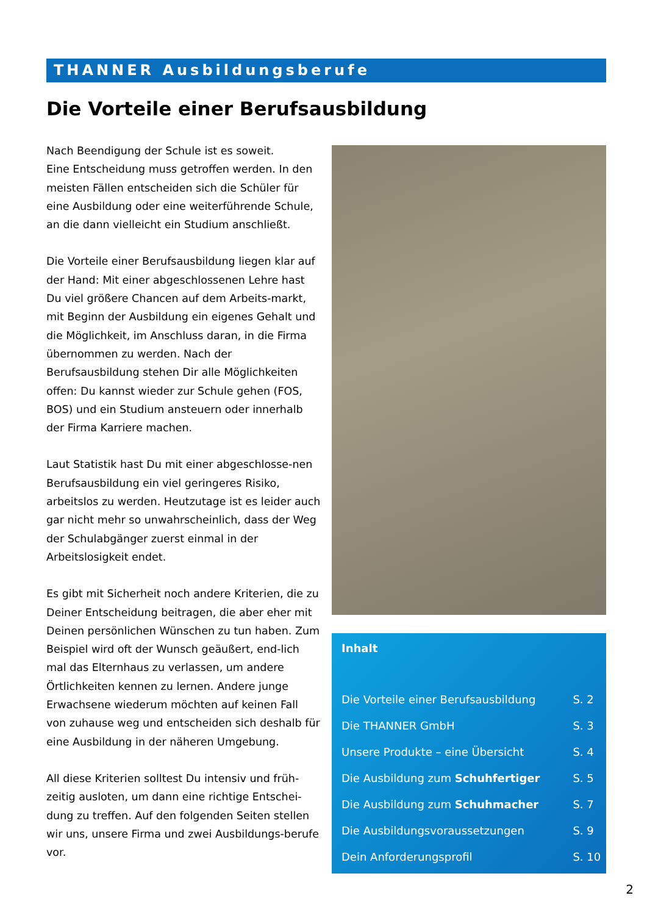THANNER Ausbildungsberufe
Die Vorteile einer Berufsausbildung
Nach Beendigung der Schule ist es soweit.
Eine Entscheidung muss getroffen werden. In den meisten Fällen entscheiden sich die Schüler für eine Ausbildung oder eine weiterführende Schule, an die dann vielleicht ein Studium anschließt.
Die Vorteile einer Berufsausbildung liegen klar auf der Hand: Mit einer abgeschlossenen Lehre hast Du viel größere Chancen auf dem Arbeits-markt, mit Beginn der Ausbildung ein eigenes Gehalt und die Möglichkeit, im Anschluss daran, in die Firma übernommen zu werden. Nach der Berufsausbildung stehen Dir alle Möglichkeiten offen: Du kannst wieder zur Schule gehen (FOS, BOS) und ein Studium ansteuern oder innerhalb der Firma Karriere machen.
Laut Statistik hast Du mit einer abgeschlosse-nen Berufsausbildung ein viel geringeres Risiko, arbeitslos zu werden. Heutzutage ist es leider auch gar nicht mehr so unwahrscheinlich, dass der Weg der Schulabgänger zuerst einmal in der Arbeitslosigkeit endet.
Es gibt mit Sicherheit noch andere Kriterien, die zu Deiner Entscheidung beitragen, die aber eher mit Deinen persönlichen Wünschen zu tun haben. Zum Beispiel wird oft der Wunsch geäußert, end-lich mal das Elternhaus zu verlassen, um andere Örtlichkeiten kennen zu lernen. Andere junge Erwachsene wiederum möchten auf keinen Fall von zuhause weg und entscheiden sich deshalb für eine Ausbildung in der näheren Umgebung.
All diese Kriterien solltest Du intensiv und früh-zeitig ausloten, um dann eine richtige Entschei-dung zu treffen. Auf den folgenden Seiten stellen wir uns, unsere Firma und zwei Ausbildungs-berufe vor.
Inhalt
| Die Vorteile einer Berufsausbildung | S. 2 |
| Die THANNER GmbH | S. 3 |
| Unsere Produkte – eine Übersicht | S. 4 |
| Die Ausbildung zum Schuhfertiger | S. 5 |
| Die Ausbildung zum Schuhmacher | S. 7 |
| Die Ausbildungsvoraussetzungen | S. 9 |
| Dein Anforderungsprofil | S. 10 |
2